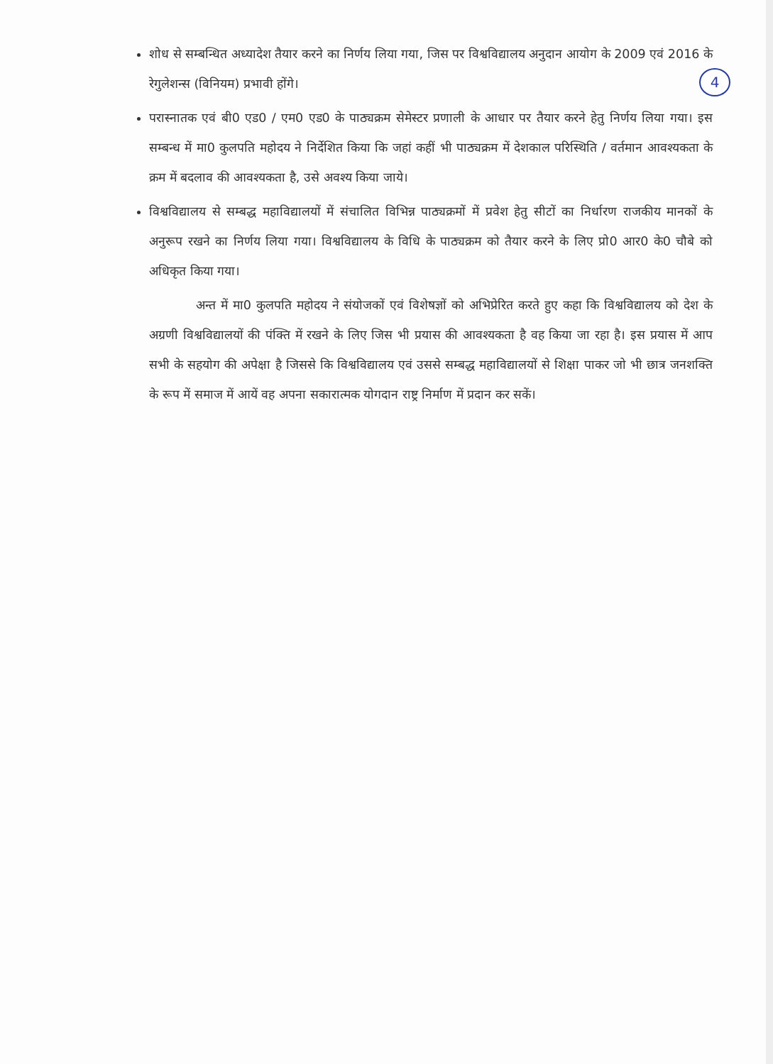4
शोध से सम्बन्धित अध्यादेश तैयार करने का निर्णय लिया गया, जिस पर विश्वविद्यालय अनुदान आयोग के 2009 एवं 2016 के रेगुलेशन्स (विनियम) प्रभावी होंगे।
परास्नातक एवं बी0 एड0 / एम0 एड0 के पाठ्यक्रम सेमेस्टर प्रणाली के आधार पर तैयार करने हेतु निर्णय लिया गया। इस सम्बन्ध में मा0 कुलपति महोदय ने निर्देशित किया कि जहां कहीं भी पाठ्यक्रम में देशकाल परिस्थिति / वर्तमान आवश्यकता के क्रम में बदलाव की आवश्यकता है, उसे अवश्य किया जाये।
विश्वविद्यालय से सम्बद्ध महाविद्यालयों में संचालित विभिन्न पाठ्यक्रमों में प्रवेश हेतु सीटों का निर्धारण राजकीय मानकों के अनुरूप रखने का निर्णय लिया गया। विश्वविद्यालय के विधि के पाठ्यक्रम को तैयार करने के लिए प्रो0 आर0 के0 चौबे को अधिकृत किया गया।
अन्त में मा0 कुलपति महोदय ने संयोजकों एवं विशेषज्ञों को अभिप्रेरित करते हुए कहा कि विश्वविद्यालय को देश के अग्रणी विश्वविद्यालयों की पंक्ति में रखने के लिए जिस भी प्रयास की आवश्यकता है वह किया जा रहा है। इस प्रयास में आप सभी के सहयोग की अपेक्षा है जिससे कि विश्वविद्यालय एवं उससे सम्बद्ध महाविद्यालयों से शिक्षा पाकर जो भी छात्र जनशक्ति के रूप में समाज में आयें वह अपना सकारात्मक योगदान राष्ट्र निर्माण में प्रदान कर सकें।